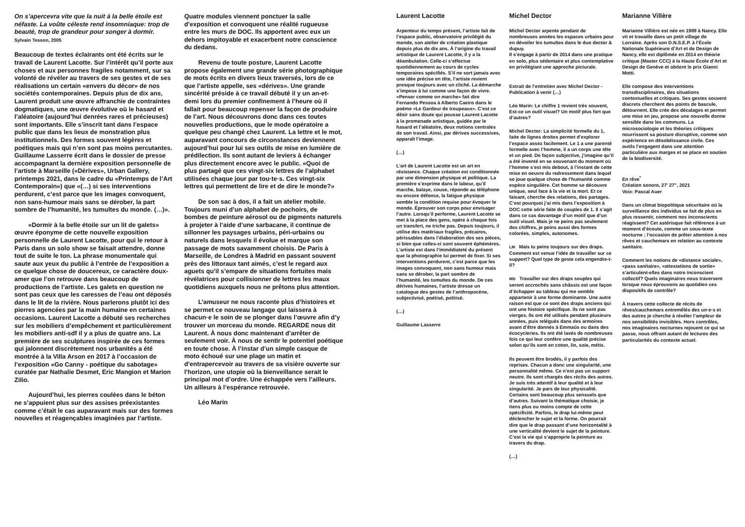On s’apercevra vite que la nuit à la belle étoile est néfaste. La voûte céleste rend insomniaque: trop de beauté, trop de grandeur pour songer à dormir.
Sylvain Tesson, 2005
Beaucoup de textes éclairants ont été écrits sur le travail de Laurent Lacotte. Sur l’intérêt qu’il porte aux choses et aux personnes fragiles notamment, sur sa volonté de révéler au travers de ses gestes et de ses réalisations un certain «envers du décor» de nos sociétés contemporaines. Depuis plus de dix ans, Laurent produit une œuvre affranchie de contraintes dogmatiques, une œuvre évolutive où le hasard et l’aléatoire (aujourd’hui denrées rares et précieuses) sont importants. Elle s’inscrit tant dans l’espace public que dans les lieux de monstration plus institutionnels. Des formes souvent légères et poétiques mais qui n’en sont pas moins percutantes. Guillaume Lasserre écrit dans le dossier de presse accompagnant la dernière exposition personnelle de l’artiste à Marseille («Dérives», Urban Gallery, printemps 2021, dans le cadre du «Printemps de l’Art Contemporain») que «(…) si ses interventions perdurent, c’est parce que les images convoquent, non sans-humour mais sans se dérober, la part sombre de l’humanité, les tumultes du monde. (…)».
«Dormir à la belle étoile sur un lit de galets» œuvre éponyme de cette nouvelle exposition personnelle de Laurent Lacotte, pour qui le retour à Paris dans un solo show se faisait attendre, donne tout de suite le ton. La phrase monumentale qui saute aux yeux du public à l’entrée de l’exposition a ce quelque chose de doucereux, ce caractère doux-amer que l’on retrouve dans beaucoup de productions de l’artiste. Les galets en question ne sont pas ceux que les caresses de l’eau ont déposés dans le lit de la rivière. Nous parlerons plutôt ici des pierres agencées par la main humaine en certaines occasions. Laurent Lacotte a débuté ses recherches sur les mobiliers d’empêchement et particulièrement les mobiliers anti-sdf il y a plus de quatre ans. La première de ses sculptures inspirée de ces formes qui jalonnent discrètement nos urbanités a été montrée à la Villa Arson en 2017 à l’occasion de l’exposition «Go Canny - poétique du sabotage» curatée par Nathalie Desmet, Eric Mangion et Marion Zilio.
Aujourd’hui, les pierres coulées dans le béton ne s’appuient plus sur des assises préexistantes comme c’était le cas auparavant mais sur des formes nouvelles et réagençables imaginées par l’artiste.
Quatre modules viennent ponctuer la salle d’exposition et convoquent une réalité rugueuse entre les murs de DOC. Ils apportent avec eux un dehors impitoyable et exacerbent notre conscience du dedans.
Revenu de toute posture, Laurent Lacotte propose également une grande série photographique de mots écrits en divers lieux traversés, lors de ce que l’artiste appelle, ses «dérives». Une grande sincérité préside à ce travail débuté il y un an-et-demi lors du premier confinement à l’heure où il fallait pour beaucoup repenser la façon de produire de l’art. Nous découvrons donc dans ces toutes nouvelles productions, que le mode opératoire a quelque peu changé chez Laurent. La lettre et le mot, auparavant concours de circonstances deviennent aujourd’hui pour lui ses outils de mise en lumière de prédilection. Ils sont autant de leviers à échanger plus directement encore avec le public. «Quoi de plus partagé que ces vingt-six lettres de l’alphabet utilisées chaque jour par tou·te·s. Ces vingt-six lettres qui permettent de lire et de dire le monde?»
De son sac à dos, il a fait un atelier mobile. Toujours muni d’un alphabet de pochoirs, de bombes de peinture aérosol ou de pigments naturels à projeter à l’aide d’une sarbacane, il continue de sillonner les paysages urbains, péri-urbains ou naturels dans lesquels il évolue et marque son passage de mots savamment choisis. De Paris à Marseille, de Londres à Madrid en passant souvent près des littoraux tant aimés, c’est le regard aux aguets qu’il s’empare de situations fortuites mais révélatrices pour collisionner de lettres les maux quotidiens auxquels nous ne prêtons plus attention.
L’amuseur ne nous raconte plus d’histoires et se permet ce nouveau langage qui laissera à chacun·e le soin de se plonger dans l’œuvre afin d’y trouver un morceau du monde. REGARDE nous dit Laurent. À nous donc maintenant d’arrêter de seulement voir. À nous de sentir le potentiel poétique en toute chose. À l’instar d’un simple casque de moto échoué sur une plage un matin et d’entrapercevoir au travers de sa visière ouverte sur l’horizon, une utopie où la bienveillance serait le principal mot d’ordre. Une échappée vers l’ailleurs. Un ailleurs à l’espérance retrouvée.
Léo Marin
Laurent Lacotte
Arpenteur du temps présent, l’artiste fait de l’espace public, observatoire privilégié du monde, son atelier de création plastique depuis plus de dix ans. À l’origine du travail artistique de Laurent Lacotte, il y a la déambulation. Celle-ci s’effectue quotidiennement au cours de cycles temporaires spécifiés. S’il ne sort jamais avec une idée précise en tête, l’artiste revient presque toujours avec un cliché. La démarche s’impose à lui comme une façon de vivre. «Penser comme on marche» fait dire Fernando Pessoa à Alberto Caeiro dans le poème «Le Gardeur de troupeaux». C’est ce désir sans doute qui pousse Laurent Lacotte à la promenade artistique, guidée par le hasard et l’aléatoire, deux notions centrales de son travail. Ainsi, par dérives successives, apparaît l’image.
(…)
L’art de Laurent Lacotte est un art en résistance. Chaque création est conditionnée par une dimension physique et politique. La première s’exprime dans le labeur, qu’il marche, balaye, couse, réponde au téléphone ou encore défonce, la fatigue physique semble la condition requise pour évoquer le monde. Éprouver son corps pour envisager l’autre. Lorsqu’il performe, Laurent Lacotte se met à la place des gens, opère à chaque fois un transfert, ne triche pas. Depuis toujours, il utilise des matériaux fragiles, précaires, périssables dans l’élaboration des ses pièces, si bien que celles-ci sont souvent éphémères. L’artiste est dans l’immédiateté du présent que la photographie lui permet de fixer. Si ses interventions perdurent, c’est parce que les images convoquent, non sans humour mais sans se dérober, la part sombre de l’humanité, les tumultes du monde. De ces dérives humaines, l’artiste dresse un catalogue des gestes de l’anthropocène, subjectivisé, poétisé, politisé.
(…)
Guillaume Lasserre
Michel Dector
Michel Dector arpente pendant de nombreuses années les espaces urbains pour en dévoiler les tumultes dans le duo dector & dupuy.
Il s’engage à partir de 2014 dans une pratique en solo, plus sédentaire et plus contemplative en privilégiant une approche picturale.
Extrait de l’entretien avec Michel Dector - Publication à venir (…)
Léo Marin: Le chiffre 1 revient très souvent, Est-ce un outil visuel? Un motif plus fort que d’autres?
Michel Dector: La simplicité formelle du 1, faite de lignes droites permet d’explorer l’espace assez facilement. Le 1 a une parenté formelle avec l’homme, il a un corps une tête et un pied. De façon subjective, j’imagine qu’il a été inventé en se souvenant du moment où l’homme s’est mis debout, à l’instant de cette mise en oeuvre du redressement dans lequel se joue quelque chose de l’humanité comme espèce singulière. Cet homme se découvre unique, seul face à la vie et la mort. Et ce faisant, cherche des relations, des partages. C’est pourquoi j’ai mis dans l’exposition à DOC cette série faite de couples de 1. Il s’agit dans ce cas davantage d’un motif que d’un outil visuel. Mais je ne peins pas seulement des chiffres, je peins aussi des formes colorées, simples, autonomes.
LM Mais tu peins toujours sur des draps. Comment est venue l’idée de travailler sur ce support? Quel type de geste cela engendre-t-il?
MD Travailler sur des draps souples qui seront accrochés sans châssis est une façon d’échapper au tableau qui me semble appartenir à une forme dominante. Une autre raison est que ce sont des draps anciens qui ont une histoire spécifique. Ils ne sont pas vierges. Ils ont été utilisés pendant plusieurs années, puis relégués dans des armoires avant d’être donnés à Emmaüs ou dans des écocycleries. Ils ont été lavés de nombreuses fois ce qui leur confère une qualité précise selon qu’ils sont en coton, lin, soie, métis.
Ils peuvent être brodés, il y parfois des reprises. Chacun a donc une singularité, une personnalité même. Ce n’est pas un support neutre. Ils sont chargés des récits des autres. Je suis très attentif à leur qualité et à leur singularité. Je pars de leur physicalité. Certains sont beaucoup plus sensuels que d’autres. Suivant la thématique choisie, je tiens plus ou moins compte de cette spécificité. Parfois, le drap lui-même peut déclencher le sujet et la forme. On pourrait dire que le drap passant d’une horizontalité à une verticalité devient le sujet de la peinture. C’est la vie qui s’approprie la peinture au travers du drap.
(…)
Marianne Villère
Marianne Villière est née en 1989 à Nancy. Elle vit et travaille dans un petit village de Lorraine. Après son D.N.S.E.P. à l’École Nationale Supérieure d’Art et de Design de Nancy, elle est diplômée en 2014 en théorie critique (Master CCC) à la Haute École d’Art et Design de Genève et obtient le prix Gianni Motti.
Elle compose des interventions transdisciplinaires, des situations contextuelles et critiques. Ses gestes souvent discrets cherchent des points de bascule, détournent. Elle crée des décalages et permet une mise en jeu, propose une nouvelle donne sensible dans les communs. La microsociologie et les théories critiques nourrissent sa posture disruptive, comme son expérience en désobéissance civile. Ces outils l’engagent dans une attention particulière aux marges et se place en soutien de la biodiversité.
En rêve<sup>*</sup>
Création sonore, 27' 27", 2021
Voix: Pascal Auer
Dans un climat biopolitique sécuritaire où la surveillance des individus se fait de plus en plus ressentir, comment nos inconscients réagissent? Cet astérisque fait référence à un moment d’écoute, comme un sous-texte nocturne ; l’occasion de prêter attention à nos rêves et cauchemars en relation au contexte sanitaire.
Comment les notions de «distance sociale», «pass sanitaire», «attestations de sortie» s’articulent-elles dans notre inconscient collectif? Quels imaginaires nous traversent lorsque nous éprouvons au quotidien ces dispositifs de contrôle?
À travers cette collecte de récits de rêves/cauchemars entremêlés des un·e·s et des autres je cherche à révéler l’ampleur de nos sensibilités invisibles. Hors contrôles, nos imaginaires nocturnes rejouent ce qui se passe, nous offrant autant de lectures des particularités du contexte actuel.